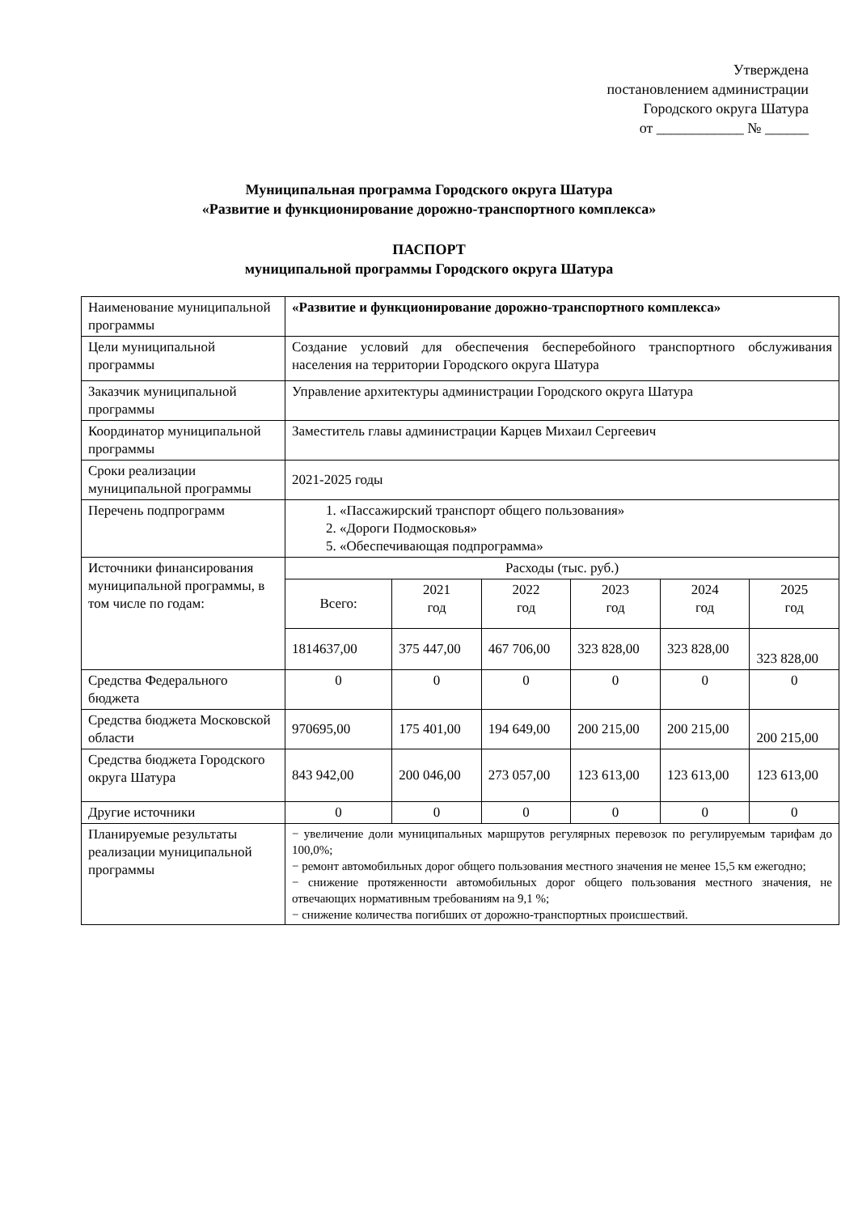Утверждена
постановлением администрации
Городского округа Шатура
от ____________ № ______
Муниципальная программа Городского округа Шатура
«Развитие и функционирование дорожно-транспортного комплекса»
ПАСПОРТ
муниципальной программы Городского округа Шатура
| Наименование муниципальной программы | «Развитие и функционирование дорожно-транспортного комплекса» | | | | | |
| Цели муниципальной программы | Создание условий для обеспечения бесперебойного транспортного обслуживания населения на территории Городского округа Шатура | | | | | |
| Заказчик муниципальной программы | Управление архитектуры администрации Городского округа Шатура | | | | | |
| Координатор муниципальной программы | Заместитель главы администрации Карцев Михаил Сергеевич | | | | | |
| Сроки реализации муниципальной программы | 2021-2025 годы | | | | | |
| Перечень подпрограмм | 1. «Пассажирский транспорт общего пользования» 2. «Дороги Подмосковья» 5. «Обеспечивающая подпрограмма» | | | | | |
| Источники финансирования муниципальной программы, в том числе по годам: | Расходы (тыс. руб.) | | | | | |
| | Всего: | 2021 год | 2022 год | 2023 год | 2024 год | 2025 год |
| | 1814637,00 | 375 447,00 | 467 706,00 | 323 828,00 | 323 828,00 | 323 828,00 |
| Средства Федерального бюджета | 0 | 0 | 0 | 0 | 0 | 0 |
| Средства бюджета Московской области | 970695,00 | 175 401,00 | 194 649,00 | 200 215,00 | 200 215,00 | 200 215,00 |
| Средства бюджета Городского округа Шатура | 843 942,00 | 200 046,00 | 273 057,00 | 123 613,00 | 123 613,00 | 123 613,00 |
| Другие источники | 0 | 0 | 0 | 0 | 0 | 0 |
| Планируемые результаты реализации муниципальной программы | − увеличение доли муниципальных маршрутов регулярных перевозок по регулируемым тарифам до 100,0%; − ремонт автомобильных дорог общего пользования местного значения не менее 15,5 км ежегодно; − снижение протяженности автомобильных дорог общего пользования местного значения, не отвечающих нормативным требованиям на 9,1 %; − снижение количества погибших от дорожно-транспортных происшествий. | | | | | |